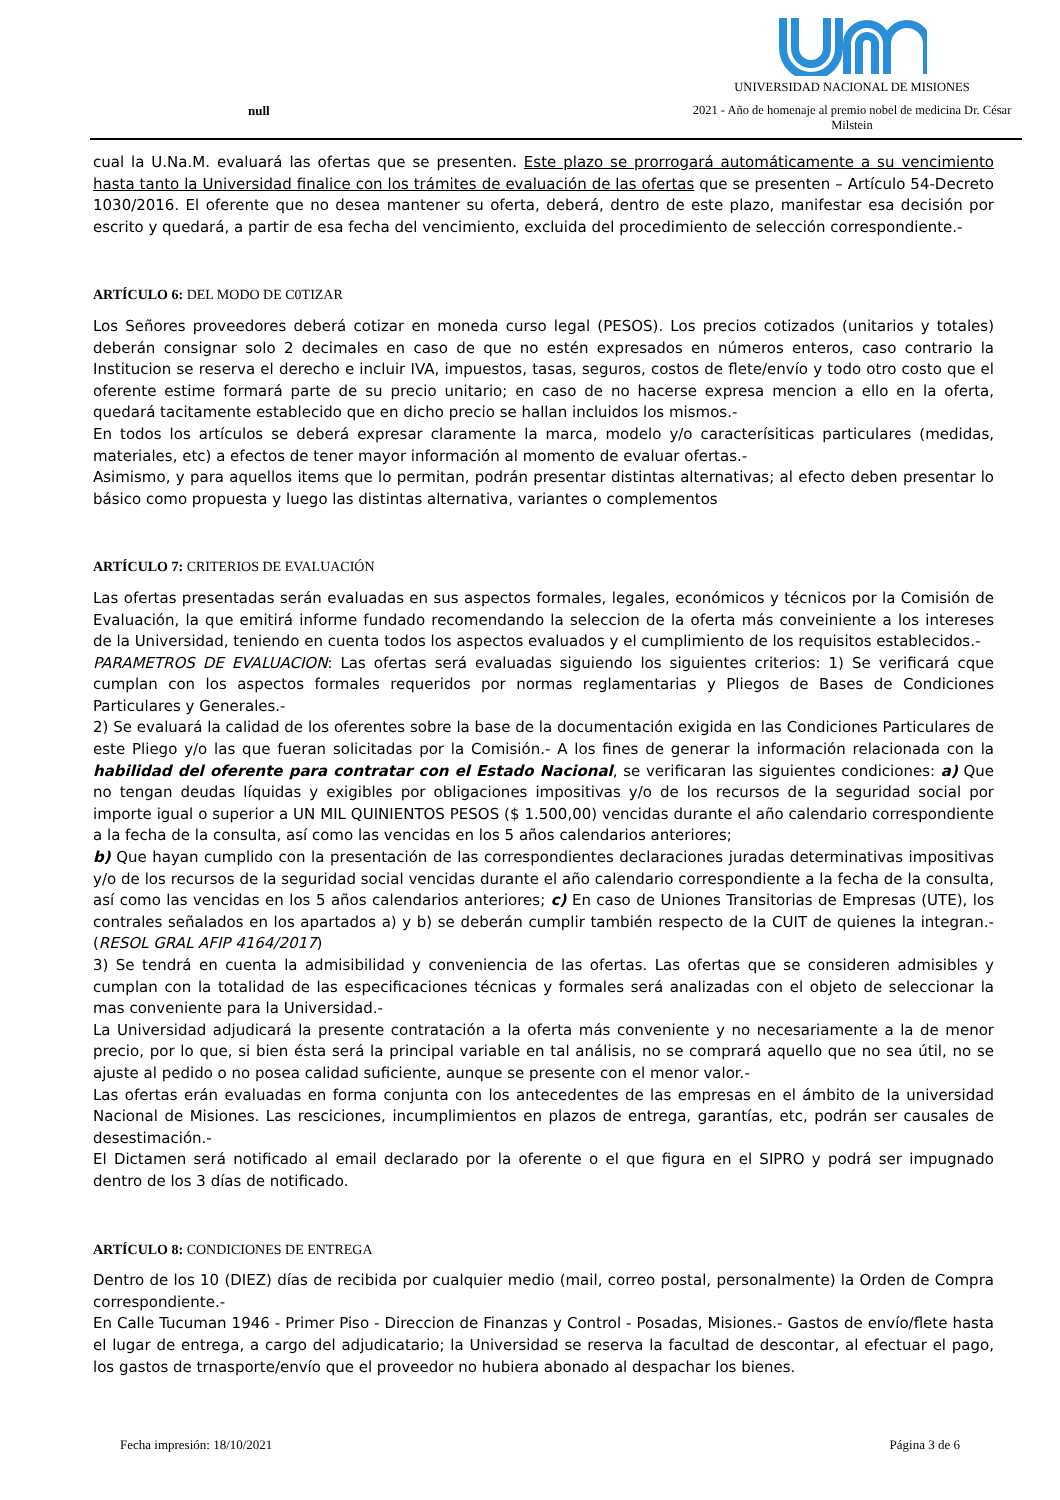null
UNIVERSIDAD NACIONAL DE MISIONES
2021 - Año de homenaje al premio nobel de medicina Dr. César Milstein
cual la U.Na.M. evaluará las ofertas que se presenten. Este plazo se prorrogará automáticamente a su vencimiento hasta tanto la Universidad finalice con los trámites de evaluación de las ofertas que se presenten – Artículo 54-Decreto 1030/2016. El oferente que no desea mantener su oferta, deberá, dentro de este plazo, manifestar esa decisión por escrito y quedará, a partir de esa fecha del vencimiento, excluida del procedimiento de selección correspondiente.-
ARTÍCULO 6: DEL MODO DE C0TIZAR
Los Señores proveedores deberá cotizar en moneda curso legal (PESOS). Los precios cotizados (unitarios y totales) deberán consignar solo 2 decimales en caso de que no estén expresados en números enteros, caso contrario la Institucion se reserva el derecho e incluir IVA, impuestos, tasas, seguros, costos de flete/envío y todo otro costo que el oferente estime formará parte de su precio unitario; en caso de no hacerse expresa mencion a ello en la oferta, quedará tacitamente establecido que en dicho precio se hallan incluidos los mismos.-
En todos los artículos se deberá expresar claramente la marca, modelo y/o caracterísiticas particulares (medidas, materiales, etc) a efectos de tener mayor información al momento de evaluar ofertas.-
Asimismo, y para aquellos items que lo permitan, podrán presentar distintas alternativas; al efecto deben presentar lo básico como propuesta y luego las distintas alternativa, variantes o complementos
ARTÍCULO 7: CRITERIOS DE EVALUACIÓN
Las ofertas presentadas serán evaluadas en sus aspectos formales, legales, económicos y técnicos por la Comisión de Evaluación, la que emitirá informe fundado recomendando la seleccion de la oferta más conveiniente a los intereses de la Universidad, teniendo en cuenta todos los aspectos evaluados y el cumplimiento de los requisitos establecidos.-
PARAMETROS DE EVALUACION: Las ofertas será evaluadas siguiendo los siguientes criterios: 1) Se verificará cque cumplan con los aspectos formales requeridos por normas reglamentarias y Pliegos de Bases de Condiciones Particulares y Generales.-
2) Se evaluará la calidad de los oferentes sobre la base de la documentación exigida en las Condiciones Particulares de este Pliego y/o las que fueran solicitadas por la Comisión.- A los fines de generar la información relacionada con la habilidad del oferente para contratar con el Estado Nacional, se verificaran las siguientes condiciones: a) Que no tengan deudas líquidas y exigibles por obligaciones impositivas y/o de los recursos de la seguridad social por importe igual o superior a UN MIL QUINIENTOS PESOS ($ 1.500,00) vencidas durante el año calendario correspondiente a la fecha de la consulta, así como las vencidas en los 5 años calendarios anteriores;
b) Que hayan cumplido con la presentación de las correspondientes declaraciones juradas determinativas impositivas y/o de los recursos de la seguridad social vencidas durante el año calendario correspondiente a la fecha de la consulta, así como las vencidas en los 5 años calendarios anteriores; c) En caso de Uniones Transitorias de Empresas (UTE), los contrales señalados en los apartados a) y b) se deberán cumplir también respecto de la CUIT de quienes la integran.- (RESOL GRAL AFIP 4164/2017)
3) Se tendrá en cuenta la admisibilidad y conveniencia de las ofertas. Las ofertas que se consideren admisibles y cumplan con la totalidad de las especificaciones técnicas y formales será analizadas con el objeto de seleccionar la mas conveniente para la Universidad.-
La Universidad adjudicará la presente contratación a la oferta más conveniente y no necesariamente a la de menor precio, por lo que, si bien ésta será la principal variable en tal análisis, no se comprará aquello que no sea útil, no se ajuste al pedido o no posea calidad suficiente, aunque se presente con el menor valor.-
Las ofertas erán evaluadas en forma conjunta con los antecedentes de las empresas en el ámbito de la universidad Nacional de Misiones. Las resciciones, incumplimientos en plazos de entrega, garantías, etc, podrán ser causales de desestimación.-
El Dictamen será notificado al email declarado por la oferente o el que figura en el SIPRO y podrá ser impugnado dentro de los 3 días de notificado.
ARTÍCULO 8: CONDICIONES DE ENTREGA
Dentro de los 10 (DIEZ) días de recibida por cualquier medio (mail, correo postal, personalmente) la Orden de Compra correspondiente.-
En Calle Tucuman 1946 - Primer Piso - Direccion de Finanzas y Control - Posadas, Misiones.- Gastos de envío/flete hasta el lugar de entrega, a cargo del adjudicatario; la Universidad se reserva la facultad de descontar, al efectuar el pago, los gastos de trnasporte/envío que el proveedor no hubiera abonado al despachar los bienes.
Fecha impresión: 18/10/2021 Página 3 de 6